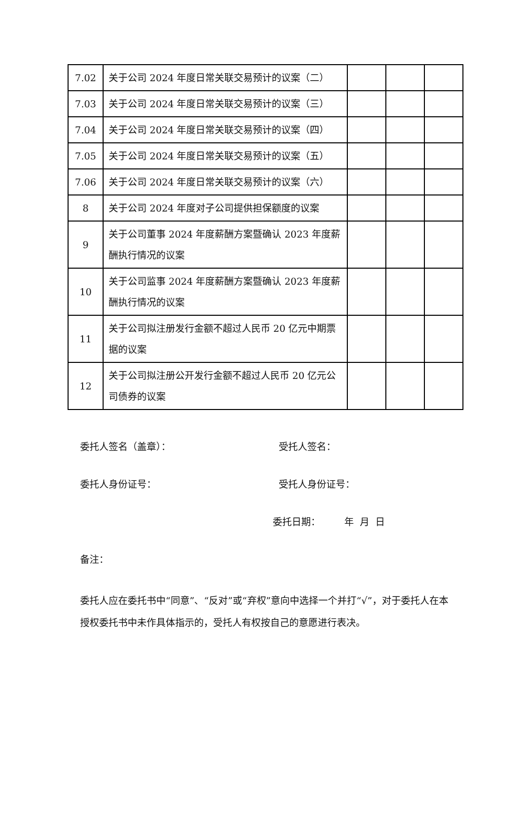| 7.02 | 关于公司 2024 年度日常关联交易预计的议案（二） | | | |
| 7.03 | 关于公司 2024 年度日常关联交易预计的议案（三） | | | |
| 7.04 | 关于公司 2024 年度日常关联交易预计的议案（四） | | | |
| 7.05 | 关于公司 2024 年度日常关联交易预计的议案（五） | | | |
| 7.06 | 关于公司 2024 年度日常关联交易预计的议案（六） | | | |
| 8 | 关于公司 2024 年度对子公司提供担保额度的议案 | | | |
| 9 | 关于公司董事 2024 年度薪酬方案暨确认 2023 年度薪酬执行情况的议案 | | | |
| 10 | 关于公司监事 2024 年度薪酬方案暨确认 2023 年度薪酬执行情况的议案 | | | |
| 11 | 关于公司拟注册发行金额不超过人民币 20 亿元中期票据的议案 | | | |
| 12 | 关于公司拟注册公开发行金额不超过人民币 20 亿元公司债券的议案 | | | |
委托人签名（盖章）： 受托人签名：
委托人身份证号： 受托人身份证号：
委托日期： 年 月 日
备注：
委托人应在委托书中“同意”、“反对”或“弃权”意向中选择一个并打“√”，对于委托人在本授权委托书中未作具体指示的，受托人有权按自己的意愿进行表决。